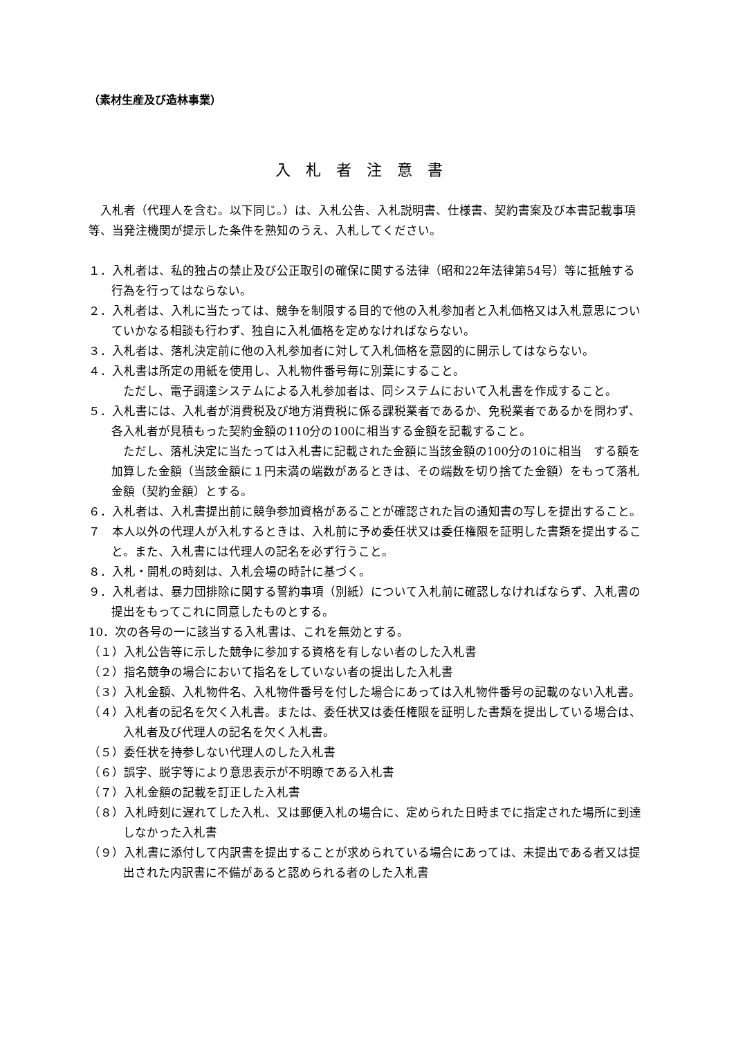（素材生産及び造林事業）
入札者注意書
入札者（代理人を含む。以下同じ。）は、入札公告、入札説明書、仕様書、契約書案及び本書記載事項等、当発注機関が提示した条件を熟知のうえ、入札してください。
１．入札者は、私的独占の禁止及び公正取引の確保に関する法律（昭和22年法律第54号）等に抵触する行為を行ってはならない。
２．入札者は、入札に当たっては、競争を制限する目的で他の入札参加者と入札価格又は入札意思についていかなる相談も行わず、独自に入札価格を定めなければならない。
３．入札者は、落札決定前に他の入札参加者に対して入札価格を意図的に開示してはならない。
４．入札書は所定の用紙を使用し、入札物件番号毎に別葉にすること。
ただし、電子調達システムによる入札参加者は、同システムにおいて入札書を作成すること。
５．入札書には、入札者が消費税及び地方消費税に係る課税業者であるか、免税業者であるかを問わず、各入札者が見積もった契約金額の110分の100に相当する金額を記載すること。
ただし、落札決定に当たっては入札書に記載された金額に当該金額の100分の10に相当　する額を加算した金額（当該金額に１円未満の端数があるときは、その端数を切り捨てた金額）をもって落札金額（契約金額）とする。
６．入札者は、入札書提出前に競争参加資格があることが確認された旨の通知書の写しを提出すること。
７　本人以外の代理人が入札するときは、入札前に予め委任状又は委任権限を証明した書類を提出すること。また、入札書には代理人の記名を必ず行うこと。
８．入札・開札の時刻は、入札会場の時計に基づく。
９．入札者は、暴力団排除に関する誓約事項（別紙）について入札前に確認しなければならず、入札書の提出をもってこれに同意したものとする。
10．次の各号の一に該当する入札書は、これを無効とする。
（１）入札公告等に示した競争に参加する資格を有しない者のした入札書
（２）指名競争の場合において指名をしていない者の提出した入札書
（３）入札金額、入札物件名、入札物件番号を付した場合にあっては入札物件番号の記載のない入札書。
（４）入札者の記名を欠く入札書。または、委任状又は委任権限を証明した書類を提出している場合は、入札者及び代理人の記名を欠く入札書。
（５）委任状を持参しない代理人のした入札書
（６）誤字、脱字等により意思表示が不明瞭である入札書
（７）入札金額の記載を訂正した入札書
（８）入札時刻に遅れてした入札、又は郵便入札の場合に、定められた日時までに指定された場所に到達しなかった入札書
（９）入札書に添付して内訳書を提出することが求められている場合にあっては、未提出である者又は提出された内訳書に不備があると認められる者のした入札書